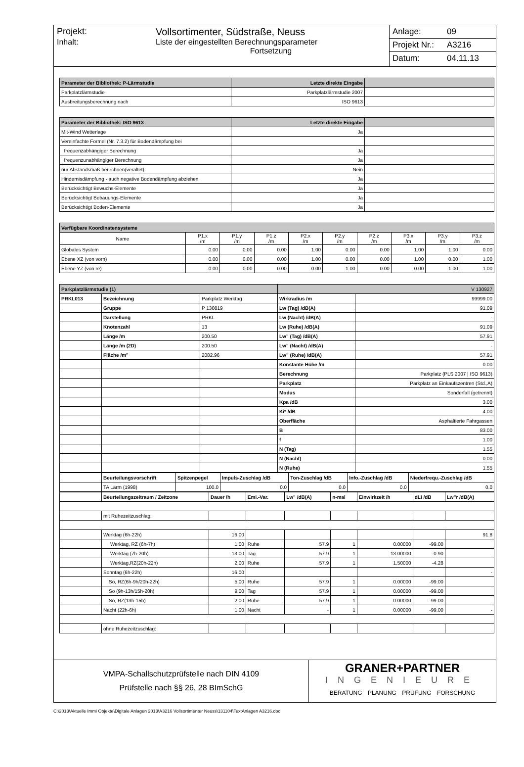Projekt: Vollsortimenter, Südstraße, Neuss
Inhalt: Liste der eingestellten Berechnungsparameter
Fortsetzung
Anlage: 09
Projekt Nr.: A3216
Datum: 04.11.13
| Parameter der Bibliothek: P-Lärmstudie | Letzte direkte Eingabe | |
| --- | --- | --- |
| Parkplatzlärmstudie | Parkplatzlärmstudie 2007 | |
| Ausbreitungsberechnung nach | ISO 9613 | |
| Parameter der Bibliothek: ISO 9613 | Letzte direkte Eingabe | |
| --- | --- | --- |
| Mit-Wind Wetterlage | Ja | |
| Vereinfachte Formel (Nr. 7.3.2) für Bodendämpfung bei | | |
| frequenzabhängiger Berechnung | Ja | |
| frequenzunabhängiger Berechnung | Ja | |
| nur Abstandsmaß berechnen(veraltet) | Nein | |
| Hindernisdämpfung - auch negative Bodendämpfung abziehen | Ja | |
| Berücksichtigt Bewuchs-Elemente | Ja | |
| Berücksichtigt Bebauungs-Elemente | Ja | |
| Berücksichtigt Boden-Elemente | Ja | |
| Verfügbare Koordinatensysteme | | | | | | | | | |
| --- | --- | --- | --- | --- | --- | --- | --- | --- | --- |
| Name | P1.x /m | P1.y /m | P1.z /m | P2.x /m | P2.y /m | P2.z /m | P3.x /m | P3.y /m | P3.z /m |
| Globales System | 0.00 | 0.00 | 0.00 | 1.00 | 0.00 | 0.00 | 1.00 | 1.00 | 0.00 |
| Ebene XZ (von vorn) | 0.00 | 0.00 | 0.00 | 1.00 | 0.00 | 0.00 | 1.00 | 0.00 | 1.00 |
| Ebene YZ (von re) | 0.00 | 0.00 | 0.00 | 0.00 | 1.00 | 0.00 | 0.00 | 1.00 | 1.00 |
| Parkplatzlärmstudie (1) | | | V 130927 | |
| --- | --- | --- | --- | --- |
| PRKL013 | Bezeichnung | Parkplatz Werktag | Wirkradius /m | 99999.00 |
| | Gruppe | P 130819 | Lw (Tag) /dB(A) | 91.09 |
| | Darstellung | PRKL | Lw (Nacht) /dB(A) | - |
| | Knotenzahl | 13 | Lw (Ruhe) /dB(A) | 91.09 |
| | Länge /m | 200.50 | Lw" (Tag) /dB(A) | 57.91 |
| | Länge /m (2D) | 200.50 | Lw" (Nacht) /dB(A) | - |
| | Fläche /m² | 2082.96 | Lw" (Ruhe) /dB(A) | 57.91 |
| | | | Konstante Höhe /m | 0.00 |
| | | | Berechnung | Parkplatz (PLS 2007 / ISO 9613) |
| | | | Parkplatz | Parkplatz an Einkaufszentren (Std.,A) |
| | | | Modus | Sonderfall (getrennt) |
| | | | Kpa /dB | 3.00 |
| | | | Ki* /dB | 4.00 |
| | | | Oberfläche | Asphaltierte Fahrgassen |
| | | | B | 83.00 |
| | | | f | 1.00 |
| | | | N (Tag) | 1.55 |
| | | | N (Nacht) | 0.00 |
| | | | N (Ruhe) | 1.55 |
| | Beurteilungsvorschrift | Spitzenpegel | Impuls-Zuschlag /dB | Ton-Zuschlag /dB | Info.-Zuschlag /dB | Niederfrequ.-Zuschlag /dB |
| | TA Lärm (1998) | 100.0 | 0.0 | 0.0 | 0.0 | 0.0 |
| | Beurteilungszeitraum / Zeitzone | Dauer /h | Emi.-Var. | Lw" /dB(A) | n-mal | Einwirkzeit /h | dLi /dB | Lw"r /dB(A) |
| | mit Ruhezeitzuschlag: | | | | | | | |
| | Werktag (6h-22h) | 16.00 | | | | | | 91.8 |
| | Werktag, RZ (6h-7h) | 1.00 | Ruhe | 57.9 | 1 | 0.00000 | -99.00 | |
| | Werktag (7h-20h) | 13.00 | Tag | 57.9 | 1 | 13.00000 | -0.90 | |
| | Werktag,RZ(20h-22h) | 2.00 | Ruhe | 57.9 | 1 | 1.50000 | -4.28 | |
| | Sonntag (6h-22h) | 16.00 | | | | | | - |
| | So, RZ(6h-9h/20h-22h) | 5.00 | Ruhe | 57.9 | 1 | 0.00000 | -99.00 | |
| | So (9h-13h/15h-20h) | 9.00 | Tag | 57.9 | 1 | 0.00000 | -99.00 | |
| | So, RZ(13h-15h) | 2.00 | Ruhe | 57.9 | 1 | 0.00000 | -99.00 | |
| | Nacht (22h-6h) | 1.00 | Nacht | - | 1 | 0.00000 | -99.00 | - |
| | ohne Ruhezeitzuschlag: | | | | | | | |
VMPA-Schallschutzprüfstelle nach DIN 4109
Prüfstelle nach §§ 26, 28 BImSchG
GRANER+PARTNER
INGENIEURE
BERATUNG PLANUNG PRÜFUNG FORSCHUNG
C:\2013\Aktuelle Immi Objekte\Digitale Anlagen 2013\A3216 Vollsortimenter Neuss\131104\TextAnlagen A3216.doc